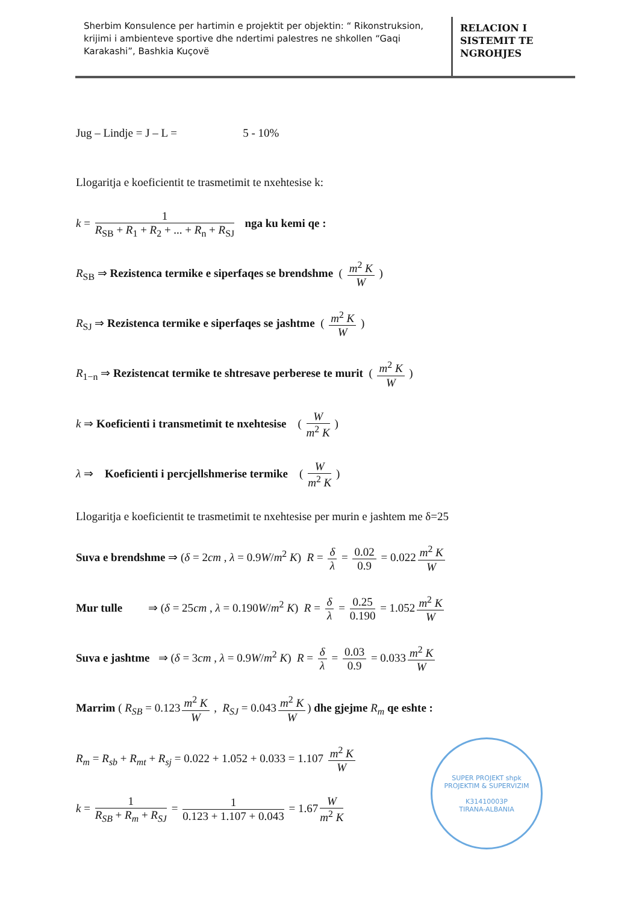Sherbim Konsulence per hartimin e projektit per objektin: “ Rikonstruksion, krijimi i ambienteve sportive dhe ndertimi palestres ne shkollen “Gaqi Karakashi”, Bashkia Kuçovë
RELACION I
SISTEMIT TE
NGROHJES
Jug – Lindje = J – L = 5 - 10%
Llogaritja e koeficientit te trasmetimit te nxehtesise k:
k = 1 R<sub>SB</sub> + R<sub>1</sub> + R<sub>2</sub> + ... + R<sub>n</sub> + R<sub>SJ</sub> nga ku kemi qe :
R<sub>SB</sub> ⇒ Rezistenca termike e siperfaqes se brendshme ( m<sup>2</sup> K W )
R<sub>SJ</sub> ⇒ Rezistenca termike e siperfaqes se jashtme ( m<sup>2</sup> K W )
R<sub>1−n</sub> ⇒ Rezistencat termike te shtresave perberese te murit ( m<sup>2</sup> K W )
k ⇒ Koeficienti i transmetimit te nxehtesise ( W m<sup>2</sup> K )
λ ⇒ Koeficienti i percjellshmerise termike ( W m<sup>2</sup> K )
Llogaritja e koeficientit te trasmetimit te nxehtesise per murin e jashtem me δ=25
Suva e brendshme ⇒ (δ = 2cm , λ = 0.9W/m<sup>2</sup> K) R = δ λ = 0.02 0.9 = 0.022 m<sup>2</sup> K W
Mur tulle ⇒ (δ = 25cm , λ = 0.190W/m<sup>2</sup> K) R = δ λ = 0.25 0.190 = 1.052 m<sup>2</sup> K W
Suva e jashtme ⇒ (δ = 3cm , λ = 0.9W/m<sup>2</sup> K) R = δ λ = 0.03 0.9 = 0.033 m<sup>2</sup> K W
Marrim ( R<sub>SB</sub> = 0.123 m<sup>2</sup> K W , R<sub>SJ</sub> = 0.043 m<sup>2</sup> K W) dhe gjejme R<sub>m</sub> qe eshte :
R<sub>m</sub> = R<sub>sb</sub> + R<sub>mt</sub> + R<sub>sj</sub> = 0.022 + 1.052 + 0.033 = 1.107 m<sup>2</sup> K W
k = 1 R<sub>SB</sub> + R<sub>m</sub> + R<sub>SJ</sub> = 1 0.123 + 1.107 + 0.043 = 1.67 W m<sup>2</sup> K
SUPER PROJEKT shpk
PROJEKTIM & SUPERVIZIM
K31410003P
TIRANA-ALBANIA